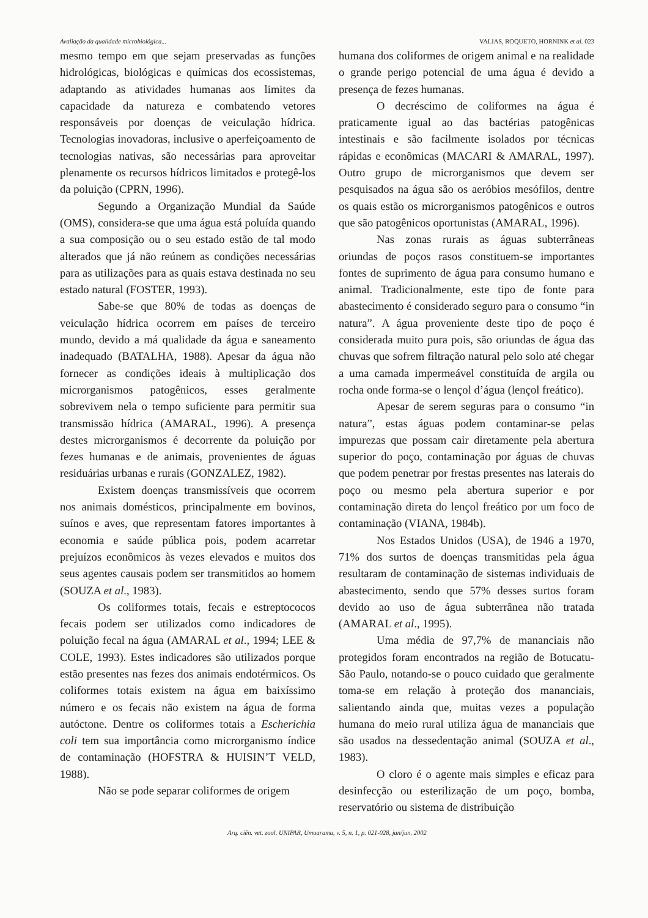Avaliação da qualidade microbiológica... VALIAS, ROQUETO, HORNINK et al. 023
mesmo tempo em que sejam preservadas as funções hidrológicas, biológicas e químicas dos ecossistemas, adaptando as atividades humanas aos limites da capacidade da natureza e combatendo vetores responsáveis por doenças de veiculação hídrica. Tecnologias inovadoras, inclusive o aperfeiçoamento de tecnologias nativas, são necessárias para aproveitar plenamente os recursos hídricos limitados e protegê-los da poluição (CPRN, 1996).
Segundo a Organização Mundial da Saúde (OMS), considera-se que uma água está poluída quando a sua composição ou o seu estado estão de tal modo alterados que já não reúnem as condições necessárias para as utilizações para as quais estava destinada no seu estado natural (FOSTER, 1993).
Sabe-se que 80% de todas as doenças de veiculação hídrica ocorrem em países de terceiro mundo, devido a má qualidade da água e saneamento inadequado (BATALHA, 1988). Apesar da água não fornecer as condições ideais à multiplicação dos microrganismos patogênicos, esses geralmente sobrevivem nela o tempo suficiente para permitir sua transmissão hídrica (AMARAL, 1996). A presença destes microrganismos é decorrente da poluição por fezes humanas e de animais, provenientes de águas residuárias urbanas e rurais (GONZALEZ, 1982).
Existem doenças transmissíveis que ocorrem nos animais domésticos, principalmente em bovinos, suínos e aves, que representam fatores importantes à economia e saúde pública pois, podem acarretar prejuízos econômicos às vezes elevados e muitos dos seus agentes causais podem ser transmitidos ao homem (SOUZA et al., 1983).
Os coliformes totais, fecais e estreptococos fecais podem ser utilizados como indicadores de poluição fecal na água (AMARAL et al., 1994; LEE & COLE, 1993). Estes indicadores são utilizados porque estão presentes nas fezes dos animais endotérmicos. Os coliformes totais existem na água em baixíssimo número e os fecais não existem na água de forma autóctone. Dentre os coliformes totais a Escherichia coli tem sua importância como microrganismo índice de contaminação (HOFSTRA & HUISIN’T VELD, 1988).
Não se pode separar coliformes de origem
humana dos coliformes de origem animal e na realidade o grande perigo potencial de uma água é devido a presença de fezes humanas.
O decréscimo de coliformes na água é praticamente igual ao das bactérias patogênicas intestinais e são facilmente isolados por técnicas rápidas e econômicas (MACARI & AMARAL, 1997). Outro grupo de microrganismos que devem ser pesquisados na água são os aeróbios mesófilos, dentre os quais estão os microrganismos patogênicos e outros que são patogênicos oportunistas (AMARAL, 1996).
Nas zonas rurais as águas subterrâneas oriundas de poços rasos constituem-se importantes fontes de suprimento de água para consumo humano e animal. Tradicionalmente, este tipo de fonte para abastecimento é considerado seguro para o consumo “in natura”. A água proveniente deste tipo de poço é considerada muito pura pois, são oriundas de água das chuvas que sofrem filtração natural pelo solo até chegar a uma camada impermeável constituída de argila ou rocha onde forma-se o lençol d’água (lençol freático).
Apesar de serem seguras para o consumo “in natura”, estas águas podem contaminar-se pelas impurezas que possam cair diretamente pela abertura superior do poço, contaminação por águas de chuvas que podem penetrar por frestas presentes nas laterais do poço ou mesmo pela abertura superior e por contaminação direta do lençol freático por um foco de contaminação (VIANA, 1984b).
Nos Estados Unidos (USA), de 1946 a 1970, 71% dos surtos de doenças transmitidas pela água resultaram de contaminação de sistemas individuais de abastecimento, sendo que 57% desses surtos foram devido ao uso de água subterrânea não tratada (AMARAL et al., 1995).
Uma média de 97,7% de mananciais não protegidos foram encontrados na região de Botucatu-São Paulo, notando-se o pouco cuidado que geralmente toma-se em relação à proteção dos mananciais, salientando ainda que, muitas vezes a população humana do meio rural utiliza água de mananciais que são usados na dessedentação animal (SOUZA et al., 1983).
O cloro é o agente mais simples e eficaz para desinfecção ou esterilização de um poço, bomba, reservatório ou sistema de distribuição
Arq. ciên. vet. zool. UNIPAR, Umuarama, v. 5, n. 1, p. 021-028, jan/jun. 2002